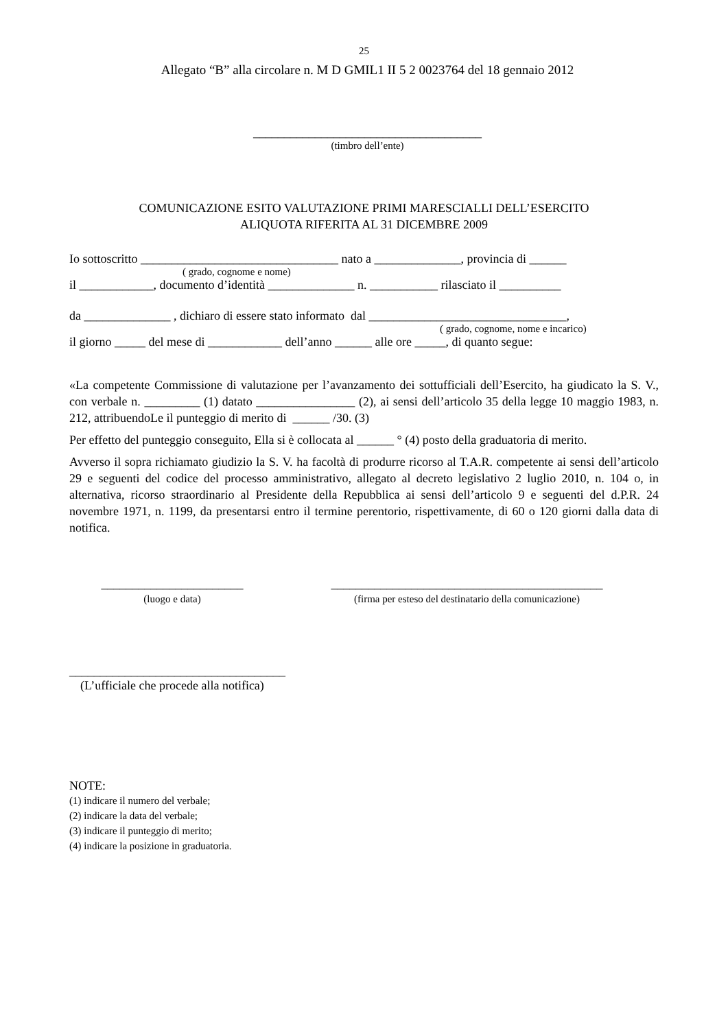25
Allegato “B” alla circolare n. M D GMIL1 II 5 2 0023764 del 18 gennaio 2012
_____________________________________
(timbro dell’ente)
COMUNICAZIONE ESITO VALUTAZIONE PRIMI MARESCIALLI DELL’ESERCITO
ALIQUOTA RIFERITA AL 31 DICEMBRE 2009
Io sottoscritto ________________________________ nato a ______________, provincia di ______
( grado, cognome e nome)
il ____________, documento d’identità ______________ n. ___________ rilasciato il __________
da ______________ , dichiaro di essere stato informato dal ________________________________,
( grado, cognome, nome e incarico)
il giorno _____ del mese di ____________ dell’anno ______ alle ore _____, di quanto segue:
«La competente Commissione di valutazione per l’avanzamento dei sottufficiali dell’Esercito, ha giudicato la S. V., con verbale n. _________ (1) datato ________________ (2), ai sensi dell’articolo 35 della legge 10 maggio 1983, n. 212, attribuendoLe il punteggio di merito di ______ /30. (3)
Per effetto del punteggio conseguito, Ella si è collocata al ______ ° (4) posto della graduatoria di merito.
Avverso il sopra richiamato giudizio la S. V. ha facoltà di produrre ricorso al T.A.R. competente ai sensi dell’articolo 29 e seguenti del codice del processo amministrativo, allegato al decreto legislativo 2 luglio 2010, n. 104 o, in alternativa, ricorso straordinario al Presidente della Repubblica ai sensi dell’articolo 9 e seguenti del d.P.R. 24 novembre 1971, n. 1199, da presentarsi entro il termine perentorio, rispettivamente, di 60 o 120 giorni dalla data di notifica.
_______________________
(luogo e data)
____________________________________________
(firma per esteso del destinatario della comunicazione)
___________________________________
(L’ufficiale che procede alla notifica)
NOTE:
(1) indicare il numero del verbale;
(2) indicare la data del verbale;
(3) indicare il punteggio di merito;
(4) indicare la posizione in graduatoria.